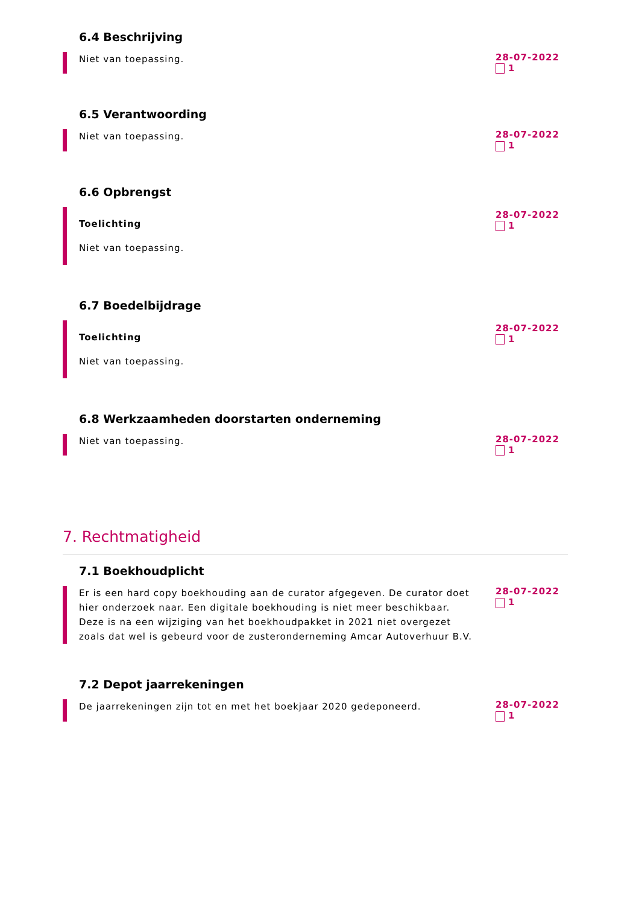6.4 Beschrijving
Niet van toepassing.
28-07-2022
1
6.5 Verantwoording
Niet van toepassing.
28-07-2022
1
6.6 Opbrengst
Toelichting
Niet van toepassing.
28-07-2022
1
6.7 Boedelbijdrage
Toelichting
Niet van toepassing.
28-07-2022
1
6.8 Werkzaamheden doorstarten onderneming
Niet van toepassing.
28-07-2022
1
7. Rechtmatigheid
7.1 Boekhoudplicht
Er is een hard copy boekhouding aan de curator afgegeven. De curator doet hier onderzoek naar. Een digitale boekhouding is niet meer beschikbaar. Deze is na een wijziging van het boekhoudpakket in 2021 niet overgezet zoals dat wel is gebeurd voor de zusteronderneming Amcar Autoverhuur B.V.
28-07-2022
1
7.2 Depot jaarrekeningen
De jaarrekeningen zijn tot en met het boekjaar 2020 gedeponeerd.
28-07-2022
1